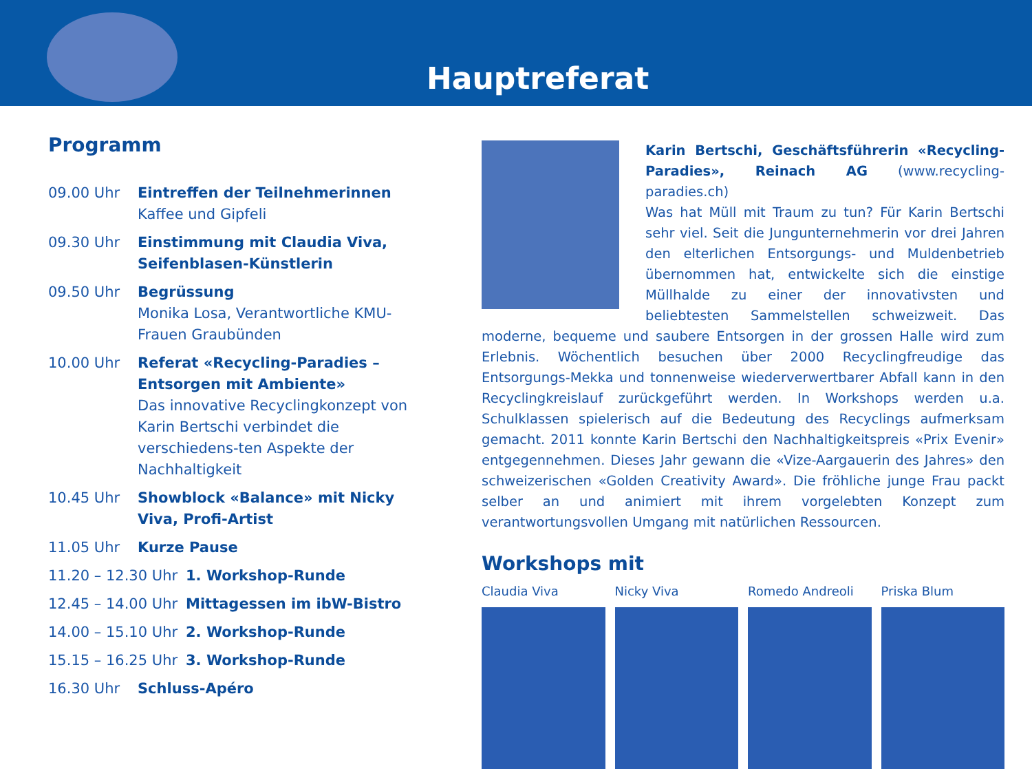Hauptreferat
Programm
09.00 Uhr Eintreffen der Teilnehmerinnen
Kaffee und Gipfeli
09.30 Uhr Einstimmung mit Claudia Viva, Seifenblasen-Künstlerin
09.50 Uhr Begrüssung
Monika Losa, Verantwortliche KMU-Frauen Graubünden
10.00 Uhr Referat «Recycling-Paradies – Entsorgen mit Ambiente»
Das innovative Recyclingkonzept von Karin Bertschi verbindet die verschiedens-ten Aspekte der Nachhaltigkeit
10.45 Uhr Showblock «Balance» mit Nicky Viva, Profi-Artist
11.05 Uhr Kurze Pause
11.20 – 12.30 Uhr
1. Workshop-Runde
12.45 – 14.00 Uhr
Mittagessen im ibW-Bistro
14.00 – 15.10 Uhr
2. Workshop-Runde
15.15 – 16.25 Uhr
3. Workshop-Runde
16.30 Uhr Schluss-Apéro
Karin Bertschi, Geschäftsführerin «Recycling-Paradies», Reinach AG (www.recycling-paradies.ch)
Was hat Müll mit Traum zu tun? Für Karin Bertschi sehr viel. Seit die Jungunternehmerin vor drei Jahren den elterlichen Entsorgungs- und Muldenbetrieb übernommen hat, entwickelte sich die einstige Müllhalde zu einer der innovativsten und beliebtesten Sammelstellen schweizweit. Das moderne, bequeme und saubere Entsorgen in der grossen Halle wird zum Erlebnis. Wöchentlich besuchen über 2000 Recyclingfreudige das Entsorgungs-Mekka und tonnenweise wiederverwertbarer Abfall kann in den Recyclingkreislauf zurückgeführt werden. In Workshops werden u.a. Schulklassen spielerisch auf die Bedeutung des Recyclings aufmerksam gemacht. 2011 konnte Karin Bertschi den Nachhaltigkeitspreis «Prix Evenir» entgegennehmen. Dieses Jahr gewann die «Vize-Aargauerin des Jahres» den schweizerischen «Golden Creativity Award». Die fröhliche junge Frau packt selber an und animiert mit ihrem vorgelebten Konzept zum verantwortungsvollen Umgang mit natürlichen Ressourcen.
Workshops mit
Claudia Viva Nicky Viva Romedo Andreoli Priska Blum